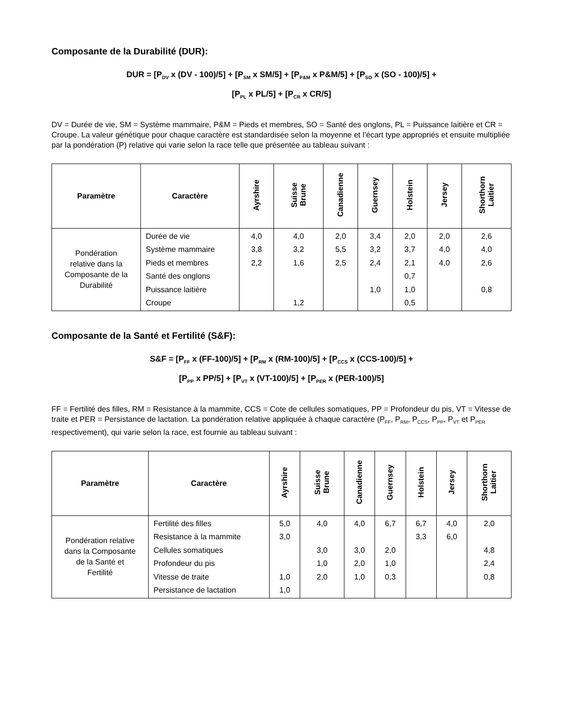Composante de la Durabilité (DUR):
DUR = [P<sub>DV</sub> x (DV - 100)/5] + [P<sub>SM</sub> x SM/5] + [P<sub>P&M</sub> x P&M/5] + [P<sub>SO</sub> x (SO - 100)/5] +
[P<sub>PL</sub> x PL/5] + [P<sub>CR</sub> x CR/5]
DV = Durée de vie, SM = Système mammaire, P&M = Pieds et membres, SO = Santé des onglons, PL = Puissance laitière et CR = Croupe. La valeur génétique pour chaque caractère est standardisée selon la moyenne et l’écart type appropriés et ensuite multipliée par la pondération (P) relative qui varie selon la race telle que présentée au tableau suivant :
| Paramètre | Caractère | Ayrshire | Suisse Brune | Canadienne | Guernsey | Holstein | Jersey | Shorthorn Laitier |
| --- | --- | --- | --- | --- | --- | --- | --- | --- |
| Pondération relative dans la Composante de la Durabilité | Durée de vie Système mammaire Pieds et membres Santé des onglons Puissance laitière Croupe | 4,0 3,8 2,2 | 4,0 3,2 1,6 1,2 | 2,0 5,5 2,5 | 3,4 3,2 2,4 1,0 | 2,0 3,7 2,1 0,7 1,0 0,5 | 2,0 4,0 4,0 | 2,6 4,0 2,6 0,8 |
Composante de la Santé et Fertilité (S&F):
S&F = [P<sub>FF</sub> x (FF-100)/5] + [P<sub>RM</sub> x (RM-100)/5] + [P<sub>CCS</sub> x (CCS-100)/5] +
[P<sub>PP</sub> x PP/5] + [P<sub>VT</sub> x (VT-100)/5] + [P<sub>PER</sub> x (PER-100)/5]
FF = Fertilité des filles, RM = Resistance à la mammite, CCS = Cote de cellules somatiques, PP = Profondeur du pis, VT = Vitesse de traite et PER = Persistance de lactation. La pondération relative appliquée à chaque caractère (P<sub>FF</sub>, P<sub>RM</sub>, P<sub>CCS</sub>, P<sub>PP</sub>, P<sub>VT</sub> et P<sub>PER</sub> respectivement), qui varie selon la race, est fournie au tableau suivant :
| Paramètre | Caractère | Ayrshire | Suisse Brune | Canadienne | Guernsey | Holstein | Jersey | Shorthorn Laitier |
| --- | --- | --- | --- | --- | --- | --- | --- | --- |
| Pondération relative dans la Composante de la Santé et Fertilité | Fertilité des filles Resistance à la mammite Cellules somatiques Profondeur du pis Vitesse de traite Persistance de lactation | 5,0 3,0 1,0 1,0 | 4,0 3,0 1,0 2,0 | 4,0 3,0 2,0 1,0 | 6,7 2,0 1,0 0,3 | 6,7 3,3 | 4,0 6,0 | 2,0 4,8 2,4 0,8 |